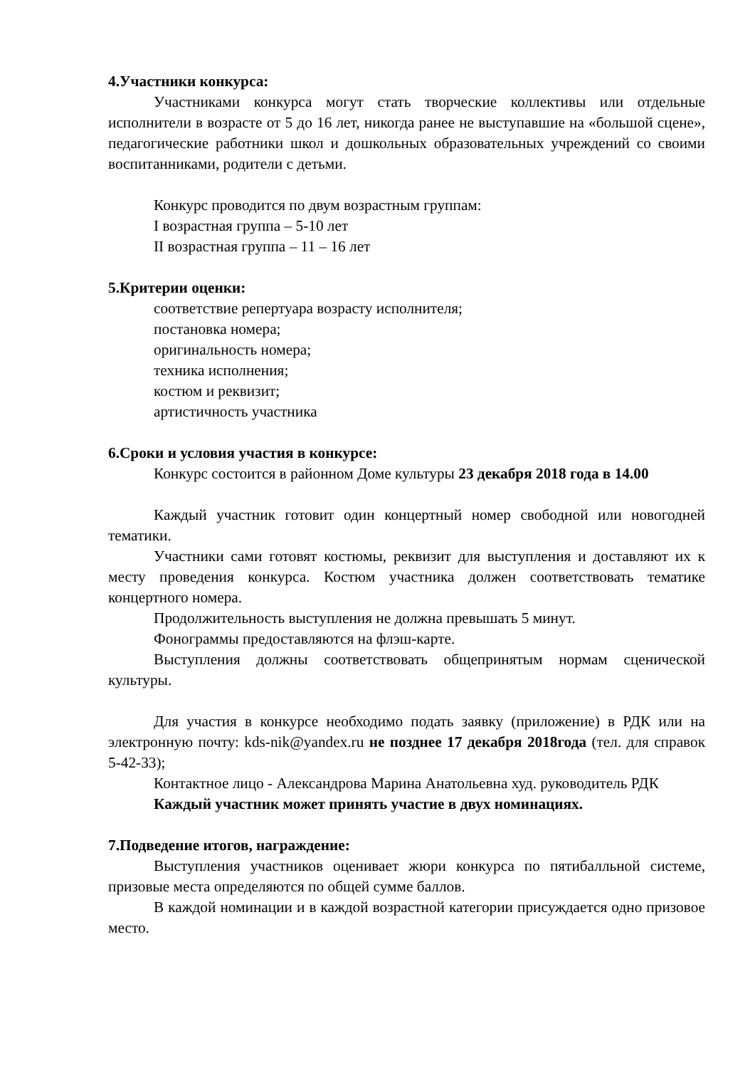4.Участники конкурса:
Участниками конкурса могут стать творческие коллективы или отдельные исполнители в возрасте от 5 до 16 лет, никогда ранее не выступавшие на «большой сцене», педагогические работники школ и дошкольных образовательных учреждений со своими воспитанниками, родители с детьми.
Конкурс проводится по двум возрастным группам:
I возрастная группа – 5-10 лет
II возрастная группа – 11 – 16 лет
5.Критерии оценки:
соответствие репертуара возрасту исполнителя;
постановка номера;
оригинальность номера;
техника исполнения;
костюм и реквизит;
артистичность участника
6.Сроки и условия участия в конкурсе:
Конкурс состоится в районном Доме культуры 23 декабря 2018 года в 14.00
Каждый участник готовит один концертный номер свободной или новогодней тематики.
Участники сами готовят костюмы, реквизит для выступления и доставляют их к месту проведения конкурса. Костюм участника должен соответствовать тематике концертного номера.
Продолжительность выступления не должна превышать 5 минут.
Фонограммы предоставляются на флэш-карте.
Выступления должны соответствовать общепринятым нормам сценической культуры.
Для участия в конкурсе необходимо подать заявку (приложение) в РДК или на электронную почту: kds-nik@yandex.ru не позднее 17 декабря 2018года (тел. для справок 5-42-33);
Контактное лицо - Александрова Марина Анатольевна худ. руководитель РДК
Каждый участник может принять участие в двух номинациях.
7.Подведение итогов, награждение:
Выступления участников оценивает жюри конкурса по пятибалльной системе, призовые места определяются по общей сумме баллов.
В каждой номинации и в каждой возрастной категории присуждается одно призовое место.